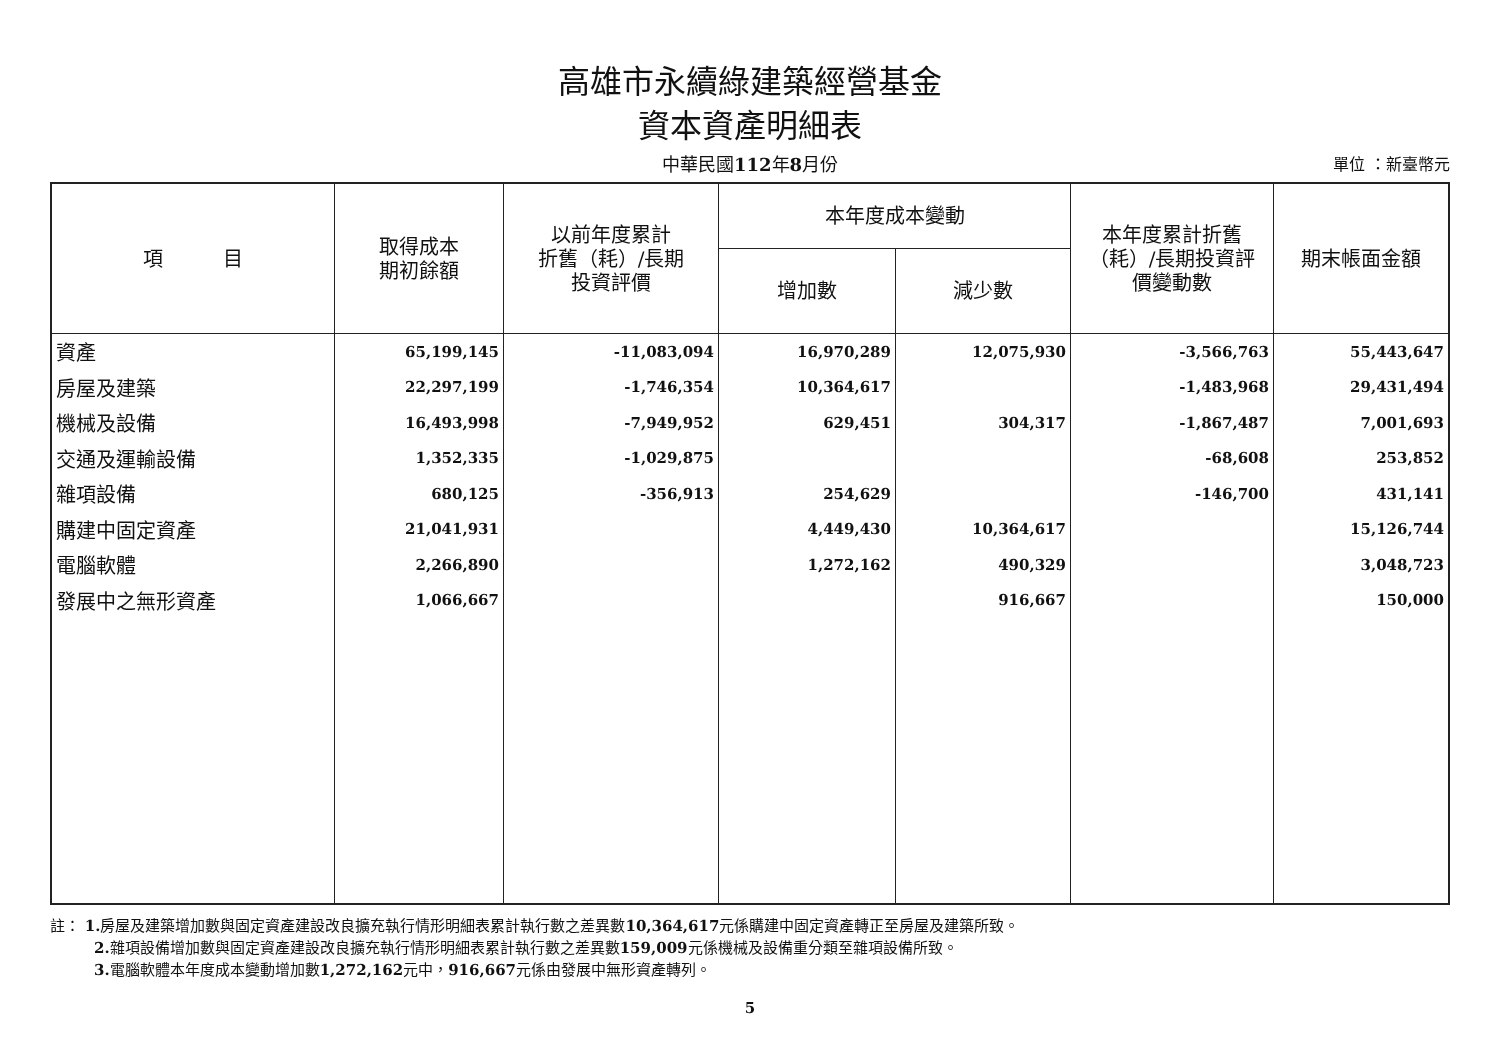高雄市永續綠建築經營基金
資本資產明細表
中華民國112年8月份
單位 ：新臺幣元
| 項 目 | 取得成本 期初餘額 | 以前年度累計 折舊（耗）/長期 投資評價 | 本年度成本變動 | | 本年度累計折舊 （耗）/長期投資評 價變動數 | 期末帳面金額 |
| --- | --- | --- | --- | --- | --- | --- |
| | | | 增加數 | 減少數 | | |
| 資產 | 65,199,145 | -11,083,094 | 16,970,289 | 12,075,930 | -3,566,763 | 55,443,647 |
| 房屋及建築 | 22,297,199 | -1,746,354 | 10,364,617 | | -1,483,968 | 29,431,494 |
| 機械及設備 | 16,493,998 | -7,949,952 | 629,451 | 304,317 | -1,867,487 | 7,001,693 |
| 交通及運輸設備 | 1,352,335 | -1,029,875 | | | -68,608 | 253,852 |
| 雜項設備 | 680,125 | -356,913 | 254,629 | | -146,700 | 431,141 |
| 購建中固定資產 | 21,041,931 | | 4,449,430 | 10,364,617 | | 15,126,744 |
| 電腦軟體 | 2,266,890 | | 1,272,162 | 490,329 | | 3,048,723 |
| 發展中之無形資產 | 1,066,667 | | | 916,667 | | 150,000 |
註： 1. 房屋及建築增加數與固定資產建設改良擴充執行情形明細表累計執行數之差異數10,364,617元係購建中固定資產轉正至房屋及建築所致。
2. 雜項設備增加數與固定資產建設改良擴充執行情形明細表累計執行數之差異數159,009元係機械及設備重分類至雜項設備所致。
3. 電腦軟體本年度成本變動增加數1,272,162元中，916,667元係由發展中無形資產轉列。
5